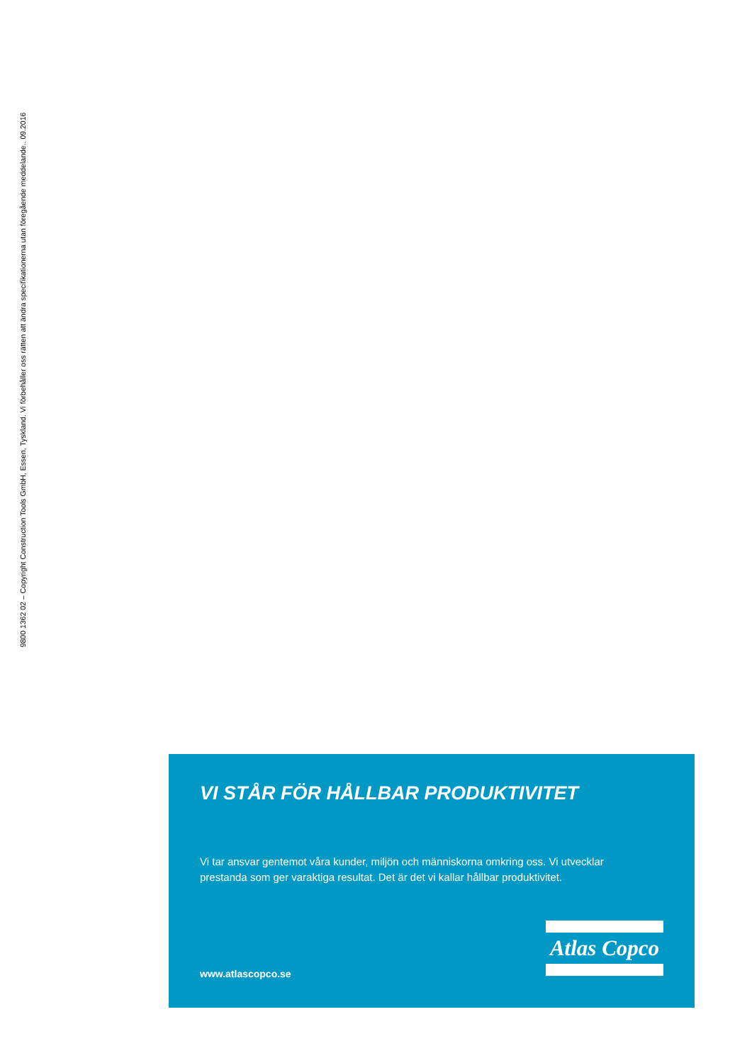9800 1362 02 – Copyright Construction Tools GmbH, Essen, Tyskland. Vi förbehåller oss rätten att ändra specifikationerna utan föregående meddelande.. 09.2016
VI STÅR FÖR HÅLLBAR PRODUKTIVITET
Vi tar ansvar gentemot våra kunder, miljön och människorna omkring oss. Vi utvecklar prestanda som ger varaktiga resultat. Det är det vi kallar hållbar produktivitet.
Atlas Copco
www.atlascopco.se